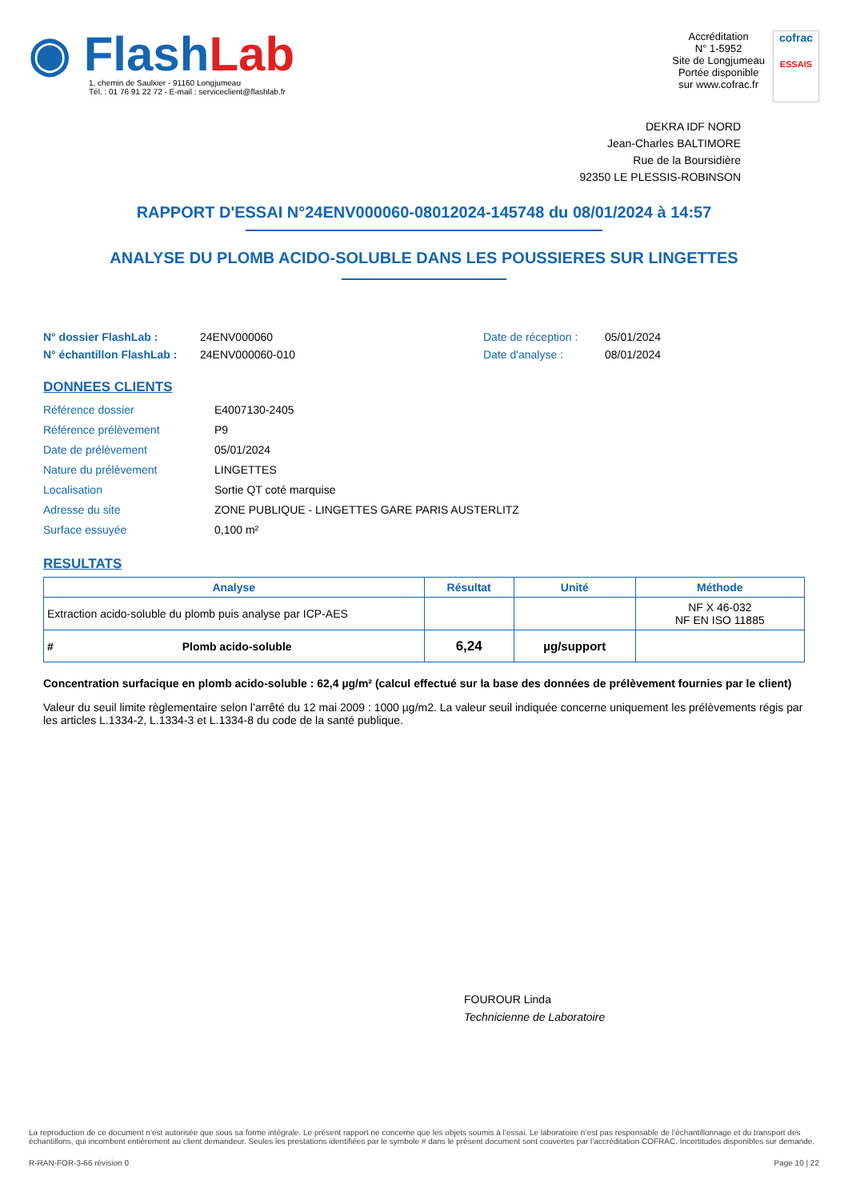◉ FlashLab
1, chemin de Saulxier - 91160 Longjumeau
Tél. : 01 76 91 22 72 - E-mail : serviceclient@flashlab.fr
Accréditation
N° 1-5952
Site de Longjumeau
Portée disponible
sur www.cofrac.fr
cofrac
ESSAIS
DEKRA IDF NORD
Jean-Charles BALTIMORE
Rue de la Boursidière
92350 LE PLESSIS-ROBINSON
RAPPORT D'ESSAI N°24ENV000060-08012024-145748 du 08/01/2024 à 14:57
ANALYSE DU PLOMB ACIDO-SOLUBLE DANS LES POUSSIERES SUR LINGETTES
N° dossier FlashLab : 24ENV000060 Date de réception : 05/01/2024 N° échantillon FlashLab : 24ENV000060-010 Date d'analyse : 08/01/2024
DONNEES CLIENTS
Référence dossier E4007130-2405 Référence prélèvement P9 Date de prélèvement 05/01/2024 Nature du prélèvement LINGETTES Localisation Sortie QT coté marquise Adresse du site ZONE PUBLIQUE - LINGETTES GARE PARIS AUSTERLITZ Surface essuyée 0,100 m²
RESULTATS
| Analyse | Résultat | Unité | Méthode |
| --- | --- | --- | --- |
| Extraction acido-soluble du plomb puis analyse par ICP-AES | | | NF X 46-032 NF EN ISO 11885 |
| # Plomb acido-soluble | 6,24 | µg/support | |
Concentration surfacique en plomb acido-soluble : 62,4 µg/m² (calcul effectué sur la base des données de prélèvement fournies par le client)
Valeur du seuil limite règlementaire selon l’arrêté du 12 mai 2009 : 1000 µg/m2. La valeur seuil indiquée concerne uniquement les prélèvements régis par les articles L.1334-2, L.1334-3 et L.1334-8 du code de la santé publique.
FOUROUR Linda
Technicienne de Laboratoire
La reproduction de ce document n’est autorisée que sous sa forme intégrale. Le présent rapport ne concerne que les objets soumis à l’essai. Le laboratoire n’est pas responsable de l’échantillonnage et du transport des échantillons, qui incombent entièrement au client demandeur. Seules les prestations identifiées par le symbole # dans le présent document sont couvertes par l’accréditation COFRAC. Incertitudes disponibles sur demande.
R-RAN-FOR-3-66 révision 0 Page 10 | 22